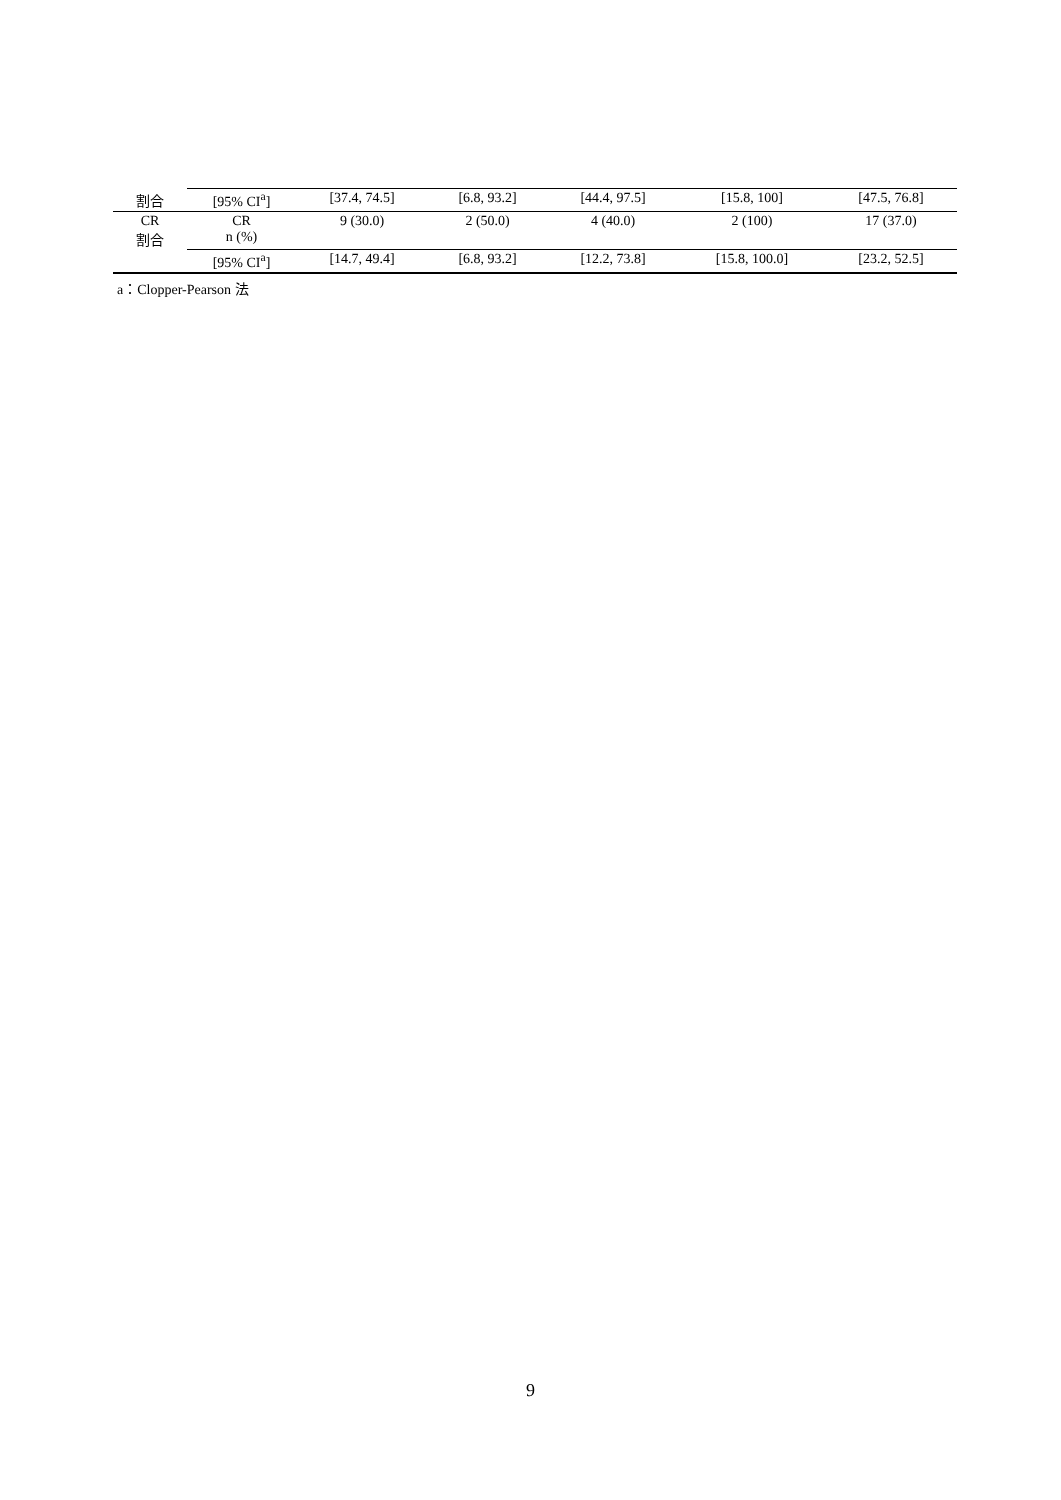| 割合 | [95% CI<sup>a</sup>] | [37.4, 74.5] | [6.8, 93.2] | [44.4, 97.5] | [15.8, 100] | [47.5, 76.8] |
| CR 割合 | CR n (%) | 9 (30.0) | 2 (50.0) | 4 (40.0) | 2 (100) | 17 (37.0) |
| | [95% CI<sup>a</sup>] | [14.7, 49.4] | [6.8, 93.2] | [12.2, 73.8] | [15.8, 100.0] | [23.2, 52.5] |
a：Clopper-Pearson 法
9